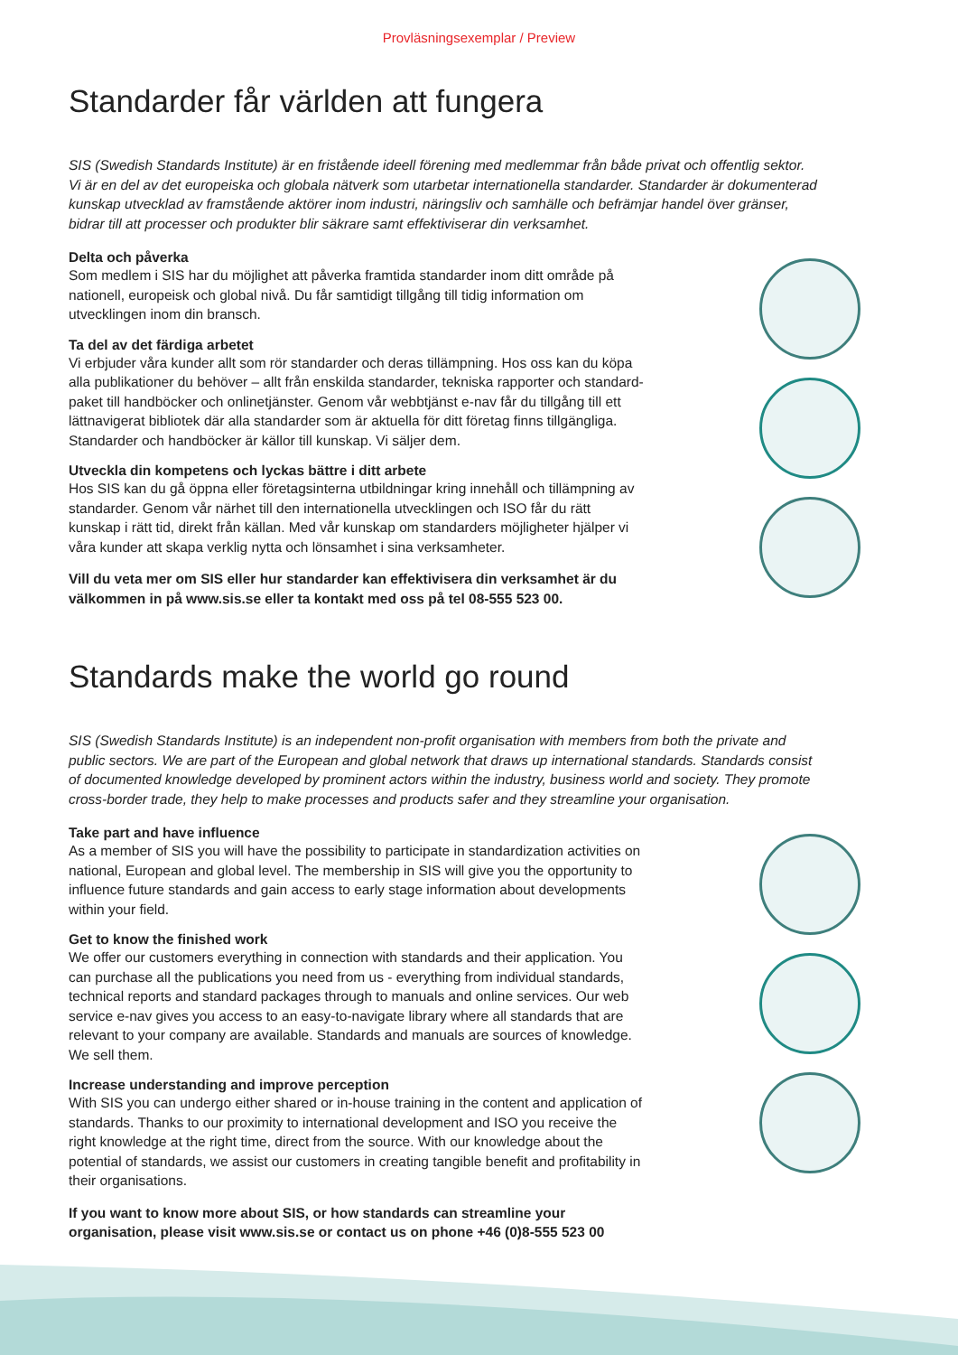Provläsningsexemplar / Preview
Standarder får världen att fungera
SIS (Swedish Standards Institute) är en fristående ideell förening med medlemmar från både privat och offentlig sektor. Vi är en del av det europeiska och globala nätverk som utarbetar internationella standarder. Standarder är dokumenterad kunskap utvecklad av framstående aktörer inom industri, näringsliv och samhälle och befrämjar handel över gränser, bidrar till att processer och produkter blir säkrare samt effektiviserar din verksamhet.
Delta och påverka
Som medlem i SIS har du möjlighet att påverka framtida standarder inom ditt område på nationell, europeisk och global nivå. Du får samtidigt tillgång till tidig information om utvecklingen inom din bransch.
Ta del av det färdiga arbetet
Vi erbjuder våra kunder allt som rör standarder och deras tillämpning. Hos oss kan du köpa alla publikationer du behöver – allt från enskilda standarder, tekniska rapporter och standard-paket till handböcker och onlinetjänster. Genom vår webbtjänst e-nav får du tillgång till ett lättnavigerat bibliotek där alla standarder som är aktuella för ditt företag finns tillgängliga. Standarder och handböcker är källor till kunskap. Vi säljer dem.
Utveckla din kompetens och lyckas bättre i ditt arbete
Hos SIS kan du gå öppna eller företagsinterna utbildningar kring innehåll och tillämpning av standarder. Genom vår närhet till den internationella utvecklingen och ISO får du rätt kunskap i rätt tid, direkt från källan. Med vår kunskap om standarders möjligheter hjälper vi våra kunder att skapa verklig nytta och lönsamhet i sina verksamheter.
Vill du veta mer om SIS eller hur standarder kan effektivisera din verksamhet är du välkommen in på www.sis.se eller ta kontakt med oss på tel 08-555 523 00.
Standards make the world go round
SIS (Swedish Standards Institute) is an independent non-profit organisation with members from both the private and public sectors. We are part of the European and global network that draws up international standards. Standards consist of documented knowledge developed by prominent actors within the industry, business world and society. They promote cross-border trade, they help to make processes and products safer and they streamline your organisation.
Take part and have influence
As a member of SIS you will have the possibility to participate in standardization activities on national, European and global level. The membership in SIS will give you the opportunity to influence future standards and gain access to early stage information about developments within your field.
Get to know the finished work
We offer our customers everything in connection with standards and their application. You can purchase all the publications you need from us - everything from individual standards, technical reports and standard packages through to manuals and online services. Our web service e-nav gives you access to an easy-to-navigate library where all standards that are relevant to your company are available. Standards and manuals are sources of knowledge. We sell them.
Increase understanding and improve perception
With SIS you can undergo either shared or in-house training in the content and application of standards. Thanks to our proximity to international development and ISO you receive the right knowledge at the right time, direct from the source. With our knowledge about the potential of standards, we assist our customers in creating tangible benefit and profitability in their organisations.
If you want to know more about SIS, or how standards can streamline your organisation, please visit www.sis.se or contact us on phone +46 (0)8-555 523 00